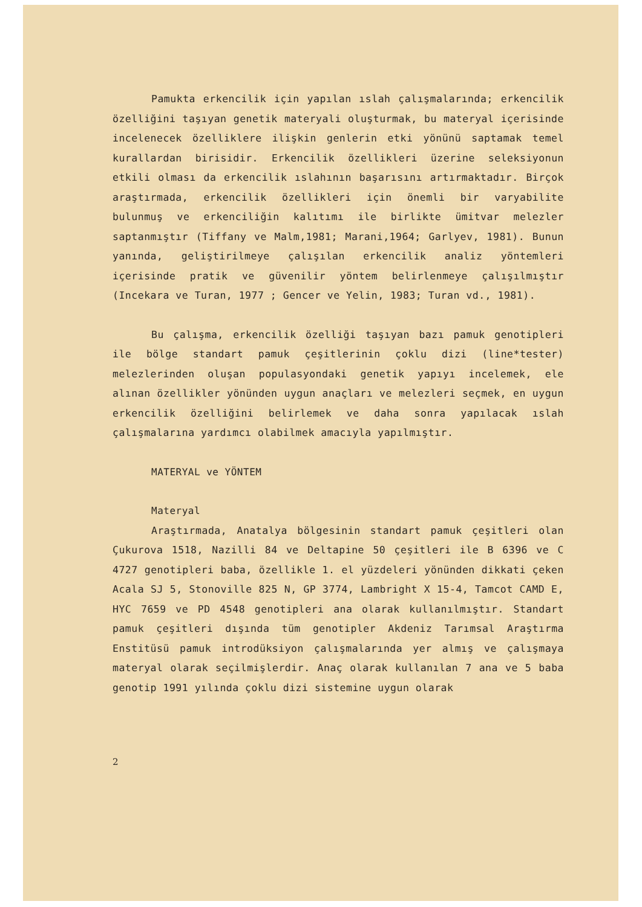Pamukta erkencilik için yapılan ıslah çalışmalarında; erkencilik özelliğini taşıyan genetik materyali oluşturmak, bu materyal içerisinde incelenecek özelliklere ilişkin genlerin etki yönünü saptamak temel kurallardan birisidir. Erkencilik özellikleri üzerine seleksiyonun etkili olması da erkencilik ıslahının başarısını artırmaktadır. Birçok araştırmada, erkencilik özellikleri için önemli bir varyabilite bulunmuş ve erkenciliğin kalıtımı ile birlikte ümitvar melezler saptanmıştır (Tiffany ve Malm,1981; Marani,1964; Garlyev, 1981). Bunun yanında, geliştirilmeye çalışılan erkencilik analiz yöntemleri içerisinde pratik ve güvenilir yöntem belirlenmeye çalışılmıştır (Incekara ve Turan, 1977 ; Gencer ve Yelin, 1983; Turan vd., 1981).
Bu çalışma, erkencilik özelliği taşıyan bazı pamuk genotipleri ile bölge standart pamuk çeşitlerinin çoklu dizi (line*tester) melezlerinden oluşan populasyondaki genetik yapıyı incelemek, ele alınan özellikler yönünden uygun anaçları ve melezleri seçmek, en uygun erkencilik özelliğini belirlemek ve daha sonra yapılacak ıslah çalışmalarına yardımcı olabilmek amacıyla yapılmıştır.
MATERYAL ve YÖNTEM
Materyal
Araştırmada, Anatalya bölgesinin standart pamuk çeşitleri olan Çukurova 1518, Nazilli 84 ve Deltapine 50 çeşitleri ile B 6396 ve C 4727 genotipleri baba, özellikle 1. el yüzdeleri yönünden dikkati çeken Acala SJ 5, Stonoville 825 N, GP 3774, Lambright X 15-4, Tamcot CAMD E, HYC 7659 ve PD 4548 genotipleri ana olarak kullanılmıştır. Standart pamuk çeşitleri dışında tüm genotipler Akdeniz Tarımsal Araştırma Enstitüsü pamuk introdüksiyon çalışmalarında yer almış ve çalışmaya materyal olarak seçilmişlerdir. Anaç olarak kullanılan 7 ana ve 5 baba genotip 1991 yılında çoklu dizi sistemine uygun olarak
2